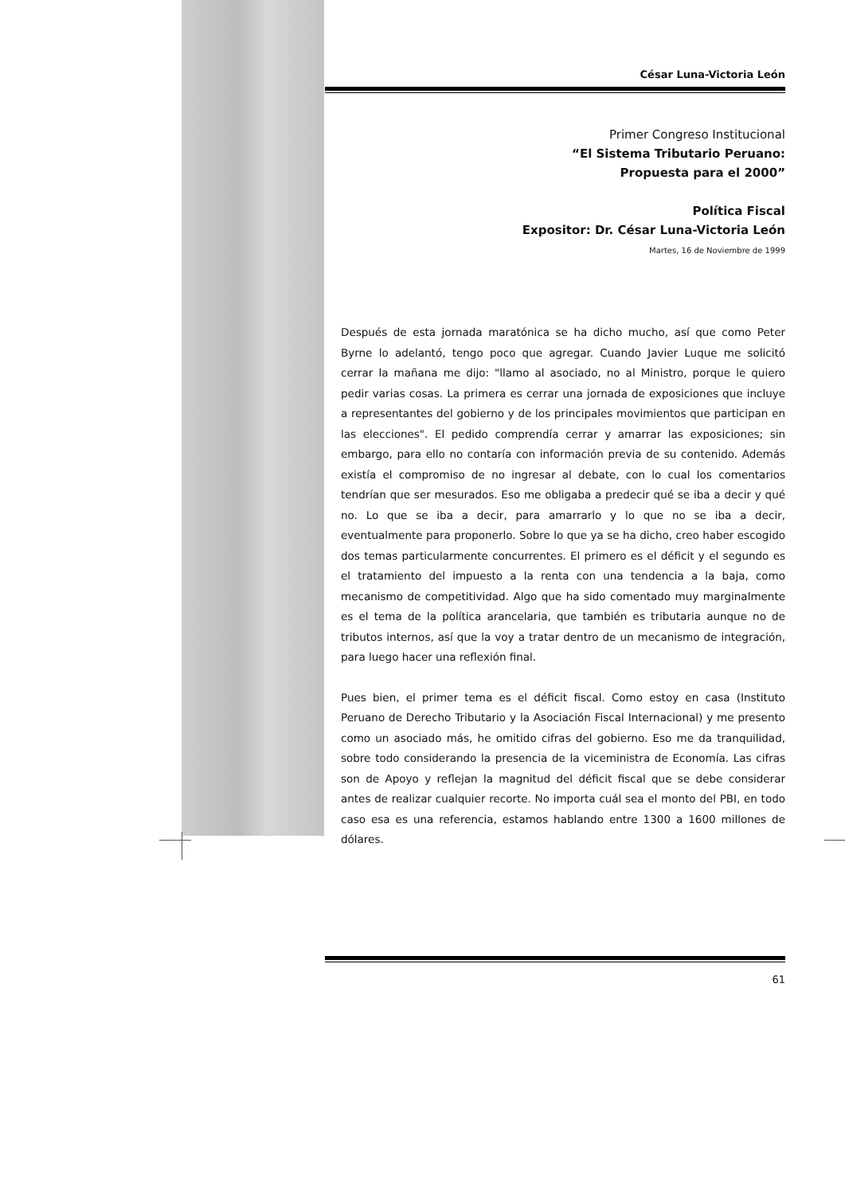César Luna-Victoria León
Primer Congreso Institucional
“El Sistema Tributario Peruano:
Propuesta para el 2000”
Política Fiscal
Expositor: Dr. César Luna-Victoria León
Martes, 16 de Noviembre de 1999
Después de esta jornada maratónica se ha dicho mucho, así que como Peter Byrne lo adelantó, tengo poco que agregar. Cuando Javier Luque me solicitó cerrar la mañana me dijo: "llamo al asociado, no al Ministro, porque le quiero pedir varias cosas. La primera es cerrar una jornada de exposiciones que incluye a representantes del gobierno y de los principales movimientos que participan en las elecciones". El pedido comprendía cerrar y amarrar las exposiciones; sin embargo, para ello no contaría con información previa de su contenido. Además existía el compromiso de no ingresar al debate, con lo cual los comentarios tendrían que ser mesurados. Eso me obligaba a predecir qué se iba a decir y qué no. Lo que se iba a decir, para amarrarlo y lo que no se iba a decir, eventualmente para proponerlo. Sobre lo que ya se ha dicho, creo haber escogido dos temas particularmente concurrentes. El primero es el déficit y el segundo es el tratamiento del impuesto a la renta con una tendencia a la baja, como mecanismo de competitividad. Algo que ha sido comentado muy marginalmente es el tema de la política arancelaria, que también es tributaria aunque no de tributos internos, así que la voy a tratar dentro de un mecanismo de integración, para luego hacer una reflexión final.
Pues bien, el primer tema es el déficit fiscal. Como estoy en casa (Instituto Peruano de Derecho Tributario y la Asociación Fiscal Internacional) y me presento como un asociado más, he omitido cifras del gobierno. Eso me da tranquilidad, sobre todo considerando la presencia de la viceministra de Economía. Las cifras son de Apoyo y reflejan la magnitud del déficit fiscal que se debe considerar antes de realizar cualquier recorte. No importa cuál sea el monto del PBI, en todo caso esa es una referencia, estamos hablando entre 1300 a 1600 millones de dólares.
61